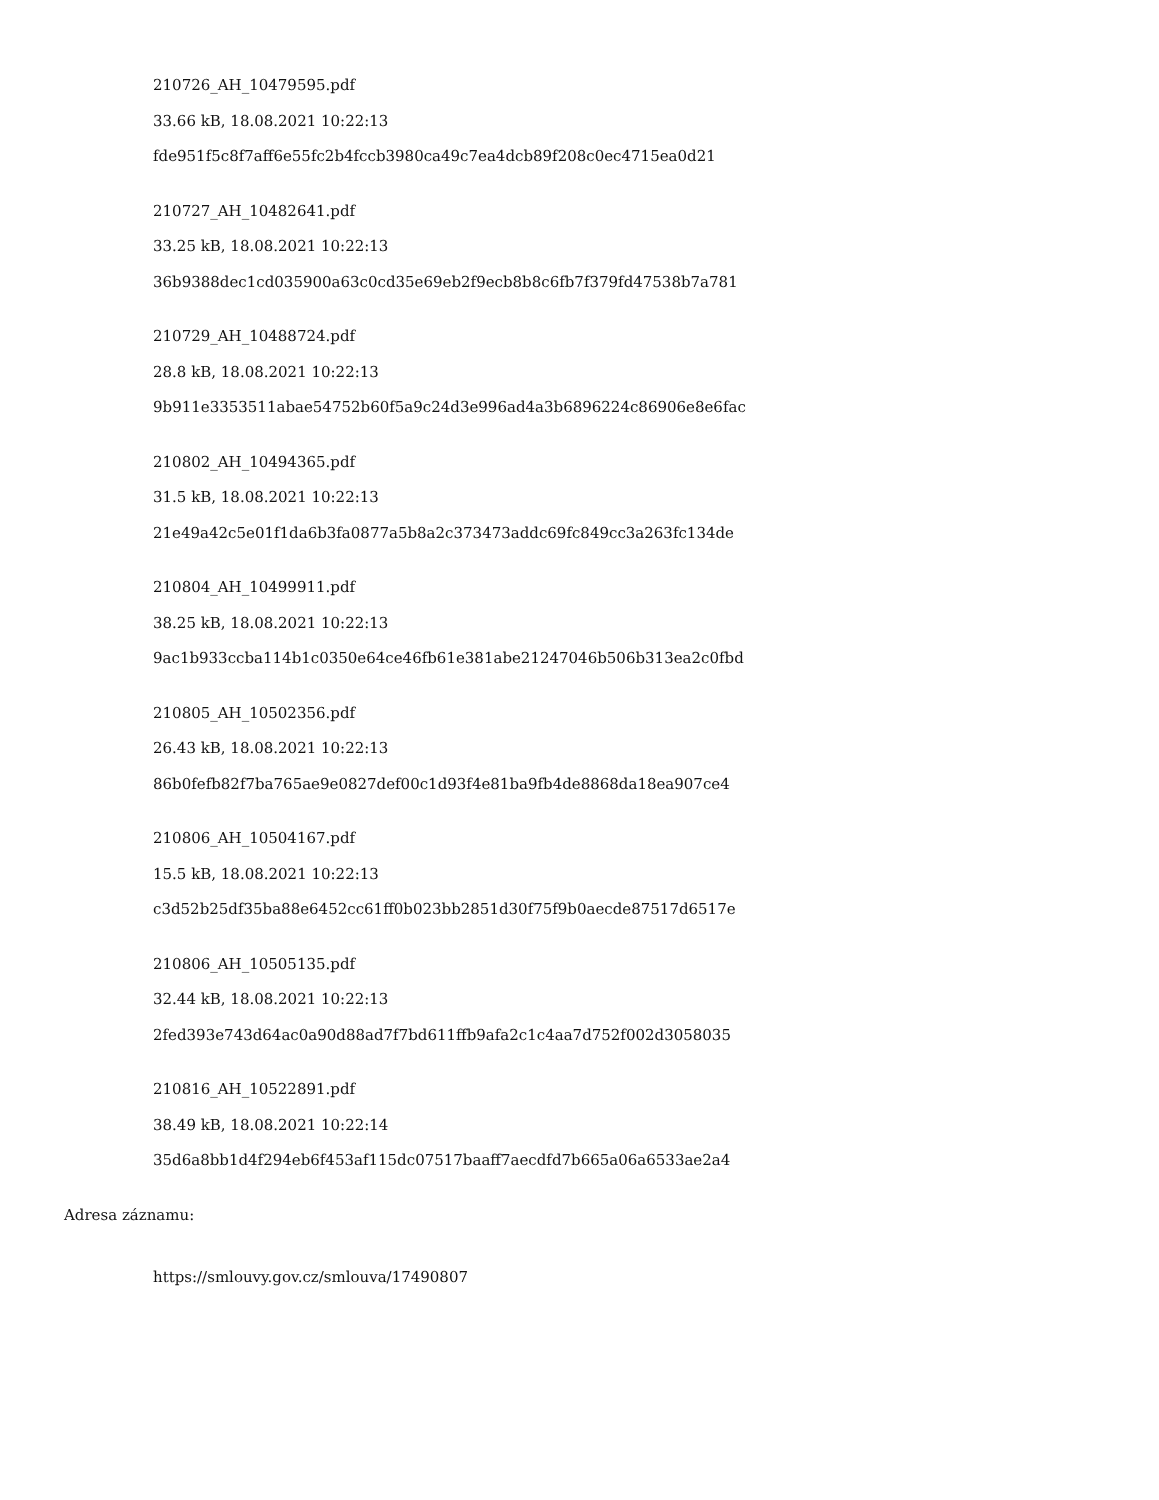210726_AH_10479595.pdf
33.66 kB, 18.08.2021 10:22:13
fde951f5c8f7aff6e55fc2b4fccb3980ca49c7ea4dcb89f208c0ec4715ea0d21
210727_AH_10482641.pdf
33.25 kB, 18.08.2021 10:22:13
36b9388dec1cd035900a63c0cd35e69eb2f9ecb8b8c6fb7f379fd47538b7a781
210729_AH_10488724.pdf
28.8 kB, 18.08.2021 10:22:13
9b911e3353511abae54752b60f5a9c24d3e996ad4a3b6896224c86906e8e6fac
210802_AH_10494365.pdf
31.5 kB, 18.08.2021 10:22:13
21e49a42c5e01f1da6b3fa0877a5b8a2c373473addc69fc849cc3a263fc134de
210804_AH_10499911.pdf
38.25 kB, 18.08.2021 10:22:13
9ac1b933ccba114b1c0350e64ce46fb61e381abe21247046b506b313ea2c0fbd
210805_AH_10502356.pdf
26.43 kB, 18.08.2021 10:22:13
86b0fefb82f7ba765ae9e0827def00c1d93f4e81ba9fb4de8868da18ea907ce4
210806_AH_10504167.pdf
15.5 kB, 18.08.2021 10:22:13
c3d52b25df35ba88e6452cc61ff0b023bb2851d30f75f9b0aecde87517d6517e
210806_AH_10505135.pdf
32.44 kB, 18.08.2021 10:22:13
2fed393e743d64ac0a90d88ad7f7bd611ffb9afa2c1c4aa7d752f002d3058035
210816_AH_10522891.pdf
38.49 kB, 18.08.2021 10:22:14
35d6a8bb1d4f294eb6f453af115dc07517baaff7aecdfd7b665a06a6533ae2a4
Adresa záznamu:
https://smlouvy.gov.cz/smlouva/17490807